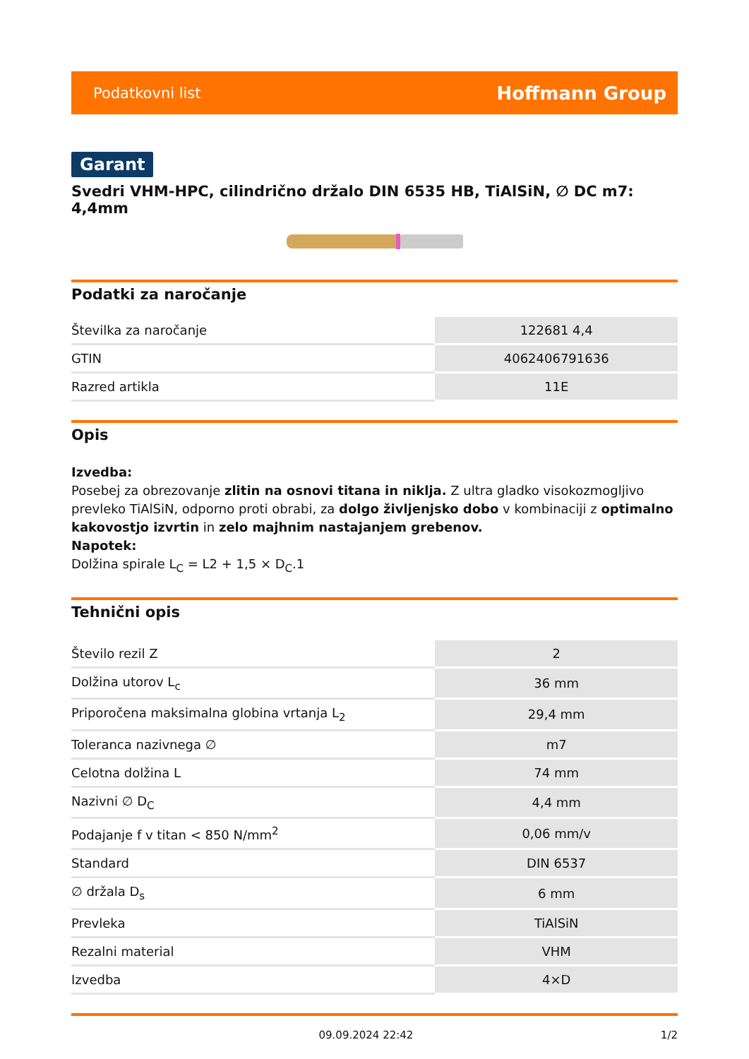Podatkovni list Hoffmann Group
Garant
Svedri VHM-HPC, cilindrično držalo DIN 6535 HB, TiAlSiN, ∅ DC m7: 4,4mm
Podatki za naročanje
| Številka za naročanje | 122681 4,4 |
| GTIN | 4062406791636 |
| Razred artikla | 11E |
Opis
Izvedba:
Posebej za obrezovanje zlitin na osnovi titana in niklja. Z ultra gladko visokozmogljivo prevleko TiAlSiN, odporno proti obrabi, za dolgo življenjsko dobo v kombinaciji z optimalno kakovostjo izvrtin in zelo majhnim nastajanjem grebenov.
Napotek:
Dolžina spirale L<sub>C</sub> = L2 + 1,5 × D<sub>C</sub>.1
Tehnični opis
| Število rezil Z | 2 |
| Dolžina utorov L<sub>c</sub> | 36 mm |
| Priporočena maksimalna globina vrtanja L<sub>2</sub> | 29,4 mm |
| Toleranca nazivnega ∅ | m7 |
| Celotna dolžina L | 74 mm |
| Nazivni ∅ D<sub>C</sub> | 4,4 mm |
| Podajanje f v titan < 850 N/mm<sup>2</sup> | 0,06 mm/v |
| Standard | DIN 6537 |
| ∅ držala D<sub>s</sub> | 6 mm |
| Prevleka | TiAlSiN |
| Rezalni material | VHM |
| Izvedba | 4×D |
09.09.2024 22:42 1/2